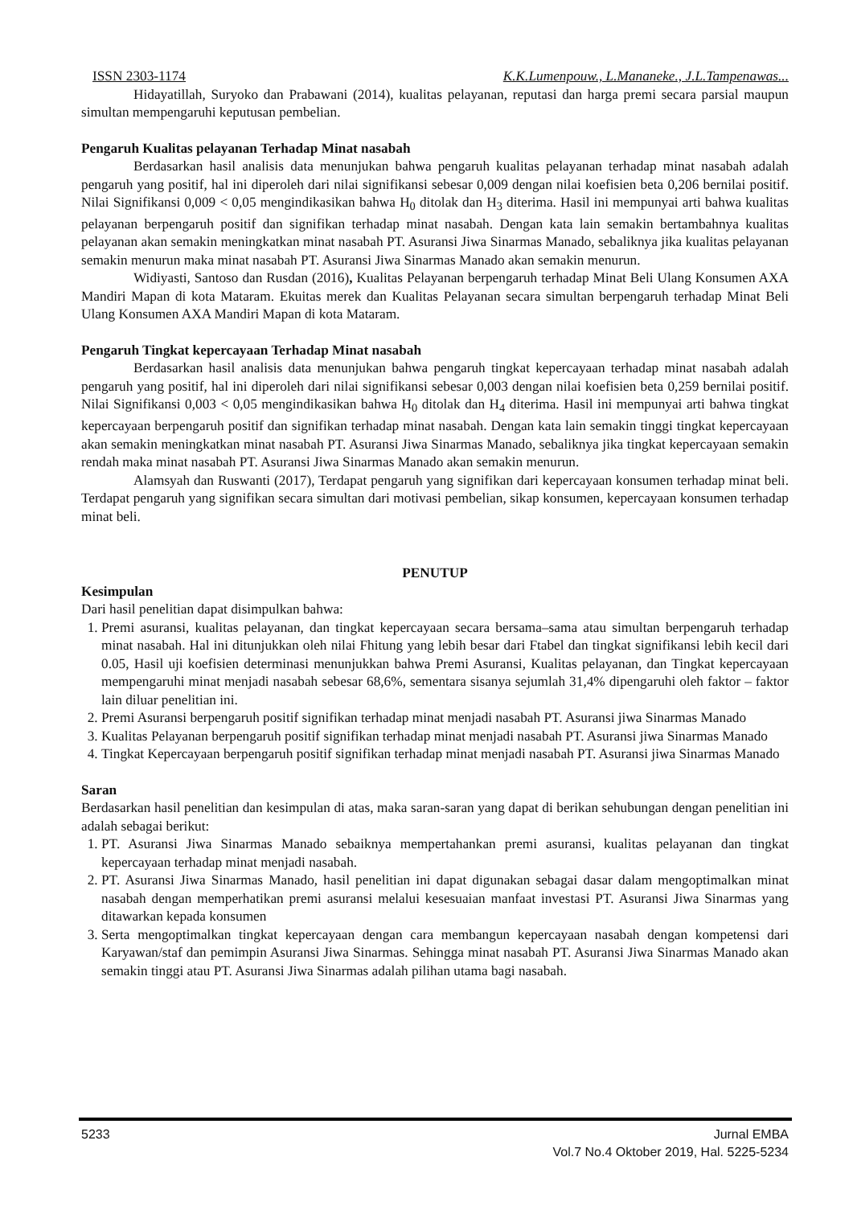ISSN 2303-1174 K.K.Lumenpouw., L.Mananeke., J.L.Tampenawas...
Hidayatillah, Suryoko dan Prabawani (2014), kualitas pelayanan, reputasi dan harga premi secara parsial maupun simultan mempengaruhi keputusan pembelian.
Pengaruh Kualitas pelayanan Terhadap Minat nasabah
Berdasarkan hasil analisis data menunjukan bahwa pengaruh kualitas pelayanan terhadap minat nasabah adalah pengaruh yang positif, hal ini diperoleh dari nilai signifikansi sebesar 0,009 dengan nilai koefisien beta 0,206 bernilai positif. Nilai Signifikansi 0,009 < 0,05 mengindikasikan bahwa H<sub>0</sub> ditolak dan H<sub>3</sub> diterima. Hasil ini mempunyai arti bahwa kualitas pelayanan berpengaruh positif dan signifikan terhadap minat nasabah. Dengan kata lain semakin bertambahnya kualitas pelayanan akan semakin meningkatkan minat nasabah PT. Asuransi Jiwa Sinarmas Manado, sebaliknya jika kualitas pelayanan semakin menurun maka minat nasabah PT. Asuransi Jiwa Sinarmas Manado akan semakin menurun.
Widiyasti, Santoso dan Rusdan (2016), Kualitas Pelayanan berpengaruh terhadap Minat Beli Ulang Konsumen AXA Mandiri Mapan di kota Mataram. Ekuitas merek dan Kualitas Pelayanan secara simultan berpengaruh terhadap Minat Beli Ulang Konsumen AXA Mandiri Mapan di kota Mataram.
Pengaruh Tingkat kepercayaan Terhadap Minat nasabah
Berdasarkan hasil analisis data menunjukan bahwa pengaruh tingkat kepercayaan terhadap minat nasabah adalah pengaruh yang positif, hal ini diperoleh dari nilai signifikansi sebesar 0,003 dengan nilai koefisien beta 0,259 bernilai positif. Nilai Signifikansi 0,003 < 0,05 mengindikasikan bahwa H<sub>0</sub> ditolak dan H<sub>4</sub> diterima. Hasil ini mempunyai arti bahwa tingkat kepercayaan berpengaruh positif dan signifikan terhadap minat nasabah. Dengan kata lain semakin tinggi tingkat kepercayaan akan semakin meningkatkan minat nasabah PT. Asuransi Jiwa Sinarmas Manado, sebaliknya jika tingkat kepercayaan semakin rendah maka minat nasabah PT. Asuransi Jiwa Sinarmas Manado akan semakin menurun.
Alamsyah dan Ruswanti (2017), Terdapat pengaruh yang signifikan dari kepercayaan konsumen terhadap minat beli. Terdapat pengaruh yang signifikan secara simultan dari motivasi pembelian, sikap konsumen, kepercayaan konsumen terhadap minat beli.
PENUTUP
Kesimpulan
Dari hasil penelitian dapat disimpulkan bahwa:
1. Premi asuransi, kualitas pelayanan, dan tingkat kepercayaan secara bersama–sama atau simultan berpengaruh terhadap minat nasabah. Hal ini ditunjukkan oleh nilai Fhitung yang lebih besar dari Ftabel dan tingkat signifikansi lebih kecil dari 0.05, Hasil uji koefisien determinasi menunjukkan bahwa Premi Asuransi, Kualitas pelayanan, dan Tingkat kepercayaan mempengaruhi minat menjadi nasabah sebesar 68,6%, sementara sisanya sejumlah 31,4% dipengaruhi oleh faktor – faktor lain diluar penelitian ini.
2. Premi Asuransi berpengaruh positif signifikan terhadap minat menjadi nasabah PT. Asuransi jiwa Sinarmas Manado
3. Kualitas Pelayanan berpengaruh positif signifikan terhadap minat menjadi nasabah PT. Asuransi jiwa Sinarmas Manado
4. Tingkat Kepercayaan berpengaruh positif signifikan terhadap minat menjadi nasabah PT. Asuransi jiwa Sinarmas Manado
Saran
Berdasarkan hasil penelitian dan kesimpulan di atas, maka saran-saran yang dapat di berikan sehubungan dengan penelitian ini adalah sebagai berikut:
1. PT. Asuransi Jiwa Sinarmas Manado sebaiknya mempertahankan premi asuransi, kualitas pelayanan dan tingkat kepercayaan terhadap minat menjadi nasabah.
2. PT. Asuransi Jiwa Sinarmas Manado, hasil penelitian ini dapat digunakan sebagai dasar dalam mengoptimalkan minat nasabah dengan memperhatikan premi asuransi melalui kesesuaian manfaat investasi PT. Asuransi Jiwa Sinarmas yang ditawarkan kepada konsumen
3. Serta mengoptimalkan tingkat kepercayaan dengan cara membangun kepercayaan nasabah dengan kompetensi dari Karyawan/staf dan pemimpin Asuransi Jiwa Sinarmas. Sehingga minat nasabah PT. Asuransi Jiwa Sinarmas Manado akan semakin tinggi atau PT. Asuransi Jiwa Sinarmas adalah pilihan utama bagi nasabah.
5233 Jurnal EMBA
Vol.7 No.4 Oktober 2019, Hal. 5225-5234